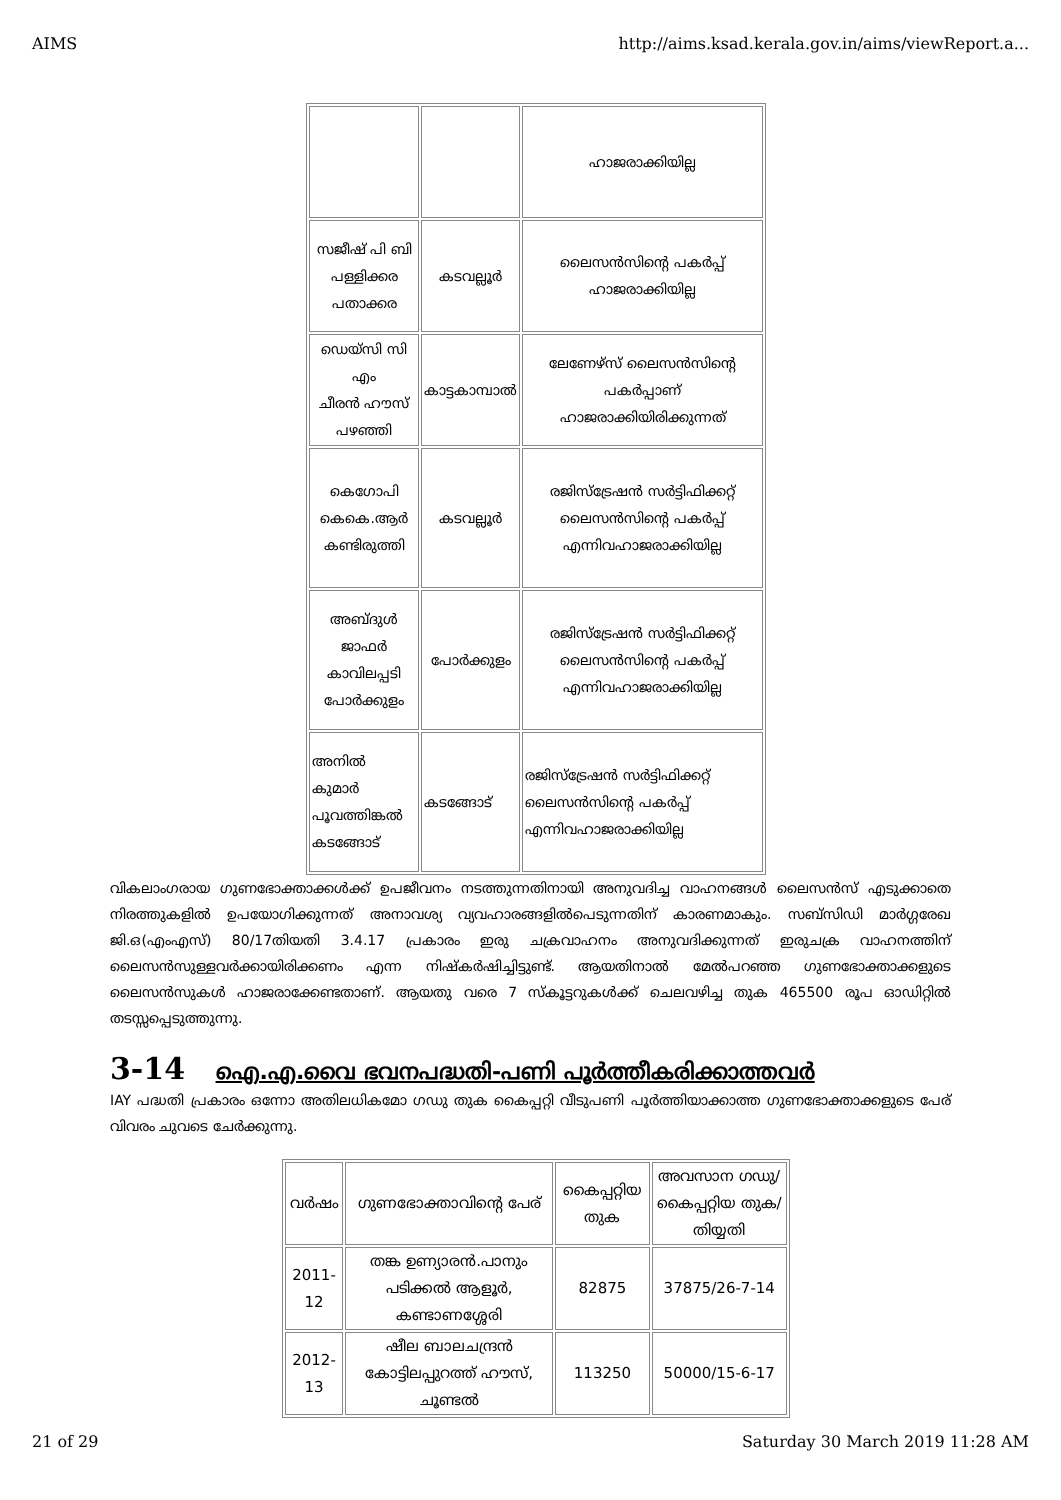AIMS http://aims.ksad.kerala.gov.in/aims/viewReport.a...
| | | ഹാജരാക്കിയില്ല |
| സജീഷ് പി ബി പള്ളിക്കര പതാക്കര | കടവല്ലൂർ | ലൈസൻസിന്റെ പകർപ്പ് ഹാജരാക്കിയില്ല |
| ഡെയ്സി സി എം ചീരൻ ഹൗസ് പഴഞ്ഞി | കാട്ടകാമ്പാൽ | ലേണേഴ്സ് ലൈസൻസിന്റെ പകർപ്പാണ് ഹാജരാക്കിയിരിക്കുന്നത് |
| കെഗോപി കെകെ.ആർ കണ്ടിരുത്തി | കടവല്ലൂർ | രജിസ്ട്രേഷൻ സർട്ടിഫിക്കറ്റ് ലൈസൻസിന്റെ പകർപ്പ് എന്നിവഹാജരാക്കിയില്ല |
| അബ്ദുൾ ജാഫർ കാവിലപ്പടി പോർക്കുളം | പോർക്കുളം | രജിസ്ട്രേഷൻ സർട്ടിഫിക്കറ്റ് ലൈസൻസിന്റെ പകർപ്പ് എന്നിവഹാജരാക്കിയില്ല |
| അനിൽ കുമാർ പൂവത്തിങ്കൽ കടങ്ങോട് | കടങ്ങോട് | രജിസ്ട്രേഷൻ സർട്ടിഫിക്കറ്റ് ലൈസൻസിന്റെ പകർപ്പ് എന്നിവഹാജരാക്കിയില്ല |
വികലാംഗരായ ഗുണഭോക്താക്കൾക്ക് ഉപജീവനം നടത്തുന്നതിനായി അനുവദിച്ച വാഹനങ്ങൾ ലൈസൻസ് എടുക്കാതെ നിരത്തുകളിൽ ഉപയോഗിക്കുന്നത് അനാവശ്യ വ്യവഹാരങ്ങളിൽപെടുന്നതിന് കാരണമാകും. സബ്സിഡി മാർഗ്ഗരേഖ ജി.ഒ(എംഎസ്) 80/17തിയതി 3.4.17 പ്രകാരം ഇരു ചക്രവാഹനം അനുവദിക്കുന്നത് ഇരുചക്ര വാഹനത്തിന് ലൈസൻസുള്ളവർക്കായിരിക്കണം എന്ന നിഷ്കർഷിച്ചിട്ടുണ്ട്. ആയതിനാൽ മേൽപറഞ്ഞ ഗുണഭോക്താക്കളുടെ ലൈസൻസുകൾ ഹാജരാക്കേണ്ടതാണ്. ആയതു വരെ 7 സ്കൂട്ടറുകൾക്ക് ചെലവഴിച്ച തുക 465500 രൂപ ഓഡിറ്റിൽ തടസ്സപ്പെടുത്തുന്നു.
3-14 ഐ.എ.വൈ ഭവനപദ്ധതി-പണി പൂർത്തീകരിക്കാത്തവർ
IAY പദ്ധതി പ്രകാരം ഒന്നോ അതിലധികമോ ഗഡു തുക കൈപ്പറ്റി വീടുപണി പൂർത്തിയാക്കാത്ത ഗുണഭോക്താക്കളുടെ പേര് വിവരം ചുവടെ ചേർക്കുന്നു.
| വർഷം | ഗുണഭോക്താവിന്റെ പേര് | കൈപ്പറ്റിയ തുക | അവസാന ഗഡു/ കൈപ്പറ്റിയ തുക/തിയ്യതി |
| 2011-12 | തങ്ക ഉണ്യാരൻ.പാനും പടിക്കൽ ആളൂർ, കണ്ടാണശ്ശേരി | 82875 | 37875/26-7-14 |
| 2012-13 | ഷീല ബാലചന്ദ്രൻ കോട്ടിലപ്പുറത്ത് ഹൗസ്, ചൂണ്ടൽ | 113250 | 50000/15-6-17 |
21 of 29 Saturday 30 March 2019 11:28 AM